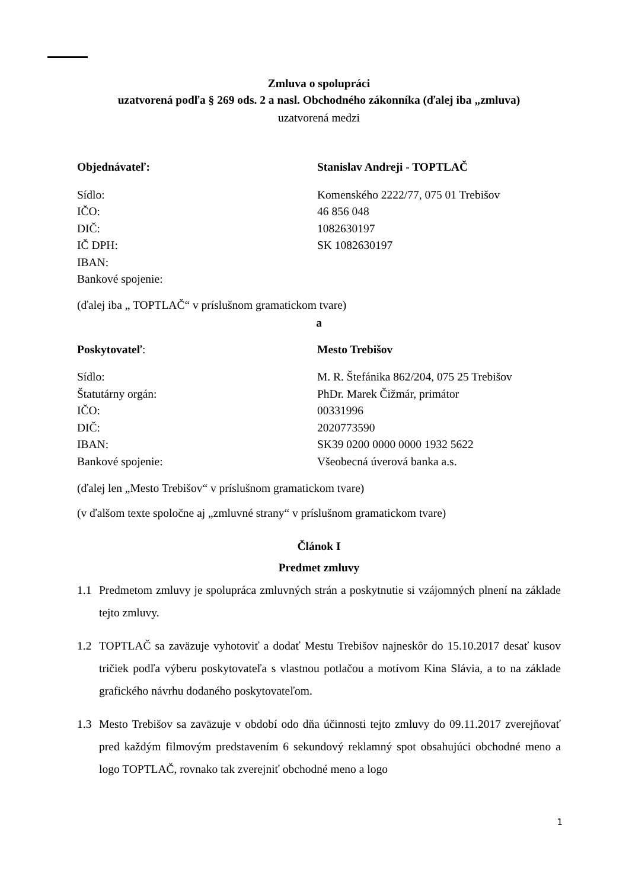Zmluva o spolupráci
uzatvorená podľa § 269 ods. 2 a nasl. Obchodného zákonníka (ďalej iba „zmluva)
uzatvorená medzi
Objednávateľ: Stanislav Andreji - TOPTLAČ
Sídlo: Komenského 2222/77, 075 01 Trebišov
IČO: 46 856 048
DIČ: 1082630197
IČ DPH: SK 1082630197
IBAN:
Bankové spojenie:
(ďalej iba „ TOPTLAČ“ v príslušnom gramatickom tvare)
a
Poskytovateľ: Mesto Trebišov
Sídlo: M. R. Štefánika 862/204, 075 25 Trebišov
Štatutárny orgán: PhDr. Marek Čižmár, primátor
IČO: 00331996
DIČ: 2020773590
IBAN: SK39 0200 0000 0000 1932 5622
Bankové spojenie: Všeobecná úverová banka a.s.
(ďalej len „Mesto Trebišov“ v príslušnom gramatickom tvare)
(v ďalšom texte spoločne aj „zmluvné strany“ v príslušnom gramatickom tvare)
Článok I
Predmet zmluvy
1.1 Predmetom zmluvy je spolupráca zmluvných strán a poskytnutie si vzájomných plnení na základe tejto zmluvy.
1.2 TOPTLAČ sa zaväzuje vyhotoviť a dodať Mestu Trebišov najneskôr do 15.10.2017 desať kusov tričiek podľa výberu poskytovateľa s vlastnou potlačou a motívom Kina Slávia, a to na základe grafického návrhu dodaného poskytovateľom.
1.3 Mesto Trebišov sa zaväzuje v období odo dňa účinnosti tejto zmluvy do 09.11.2017 zverejňovať pred každým filmovým predstavením 6 sekundový reklamný spot obsahujúci obchodné meno a logo TOPTLAČ, rovnako tak zverejniť obchodné meno a logo
1